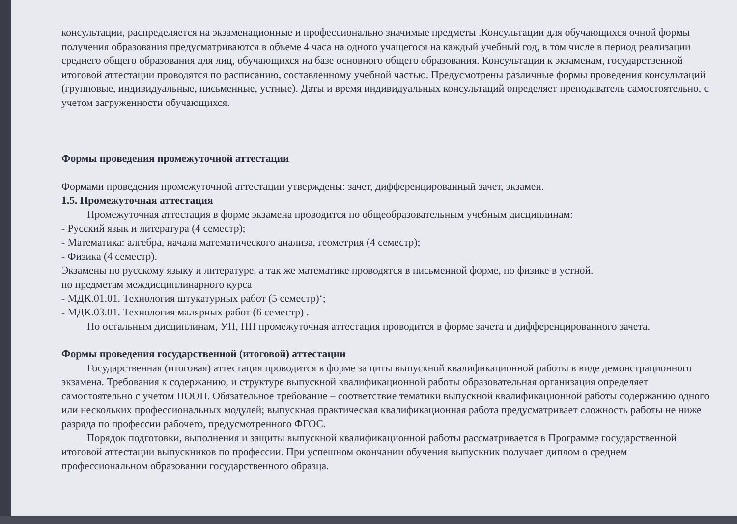консультации, распределяется на экзаменационные и профессионально значимые предметы .Консультации для обучающихся очной формы получения образования предусматриваются в объеме 4 часа на одного учащегося на каждый учебный год, в том числе в период реализации среднего общего образования для лиц, обучающихся на базе основного общего образования. Консультации к экзаменам, государственной итоговой аттестации проводятся по расписанию, составленному учебной частью. Предусмотрены различные формы проведения консультаций (групповые, индивидуальные, письменные, устные). Даты и время индивидуальных консультаций определяет преподаватель самостоятельно, с учетом загруженности обучающихся.
Формы проведения промежуточной аттестации
Формами проведения промежуточной аттестации утверждены: зачет, дифференцированный зачет, экзамен.
1.5. Промежуточная аттестация
Промежуточная аттестация в форме экзамена проводится по общеобразовательным учебным дисциплинам:
- Русский язык и литература (4 семестр);
- Математика: алгебра, начала математического анализа, геометрия (4 семестр);
- Физика (4 семестр).
Экзамены по русскому языку и литературе, а так же математике проводятся в письменной форме, по физике в устной.
по предметам междисциплинарного курса
- МДК.01.01. Технология штукатурных работ (5 семестр)‘;
- МДК.03.01. Технология малярных работ (6 семестр) .
По остальным дисциплинам, УП, ПП промежуточная аттестация проводится в форме зачета и дифференцированного зачета.
Формы проведения государственной (итоговой) аттестации
Государственная (итоговая) аттестация проводится в форме защиты выпускной квалификационной работы в виде демонстрационного экзамена. Требования к содержанию, и структуре выпускной квалификационной работы образовательная организация определяет самостоятельно с учетом ПООП. Обязательное требование – соответствие тематики выпускной квалификационной работы содержанию одного или нескольких профессиональных модулей; выпускная практическая квалификационная работа предусматривает сложность работы не ниже разряда по профессии рабочего, предусмотренного ФГОС.
Порядок подготовки, выполнения и защиты выпускной квалификационной работы рассматривается в Программе государственной итоговой аттестации выпускников по профессии. При успешном окончании обучения выпускник получает диплом о среднем профессиональном образовании государственного образца.